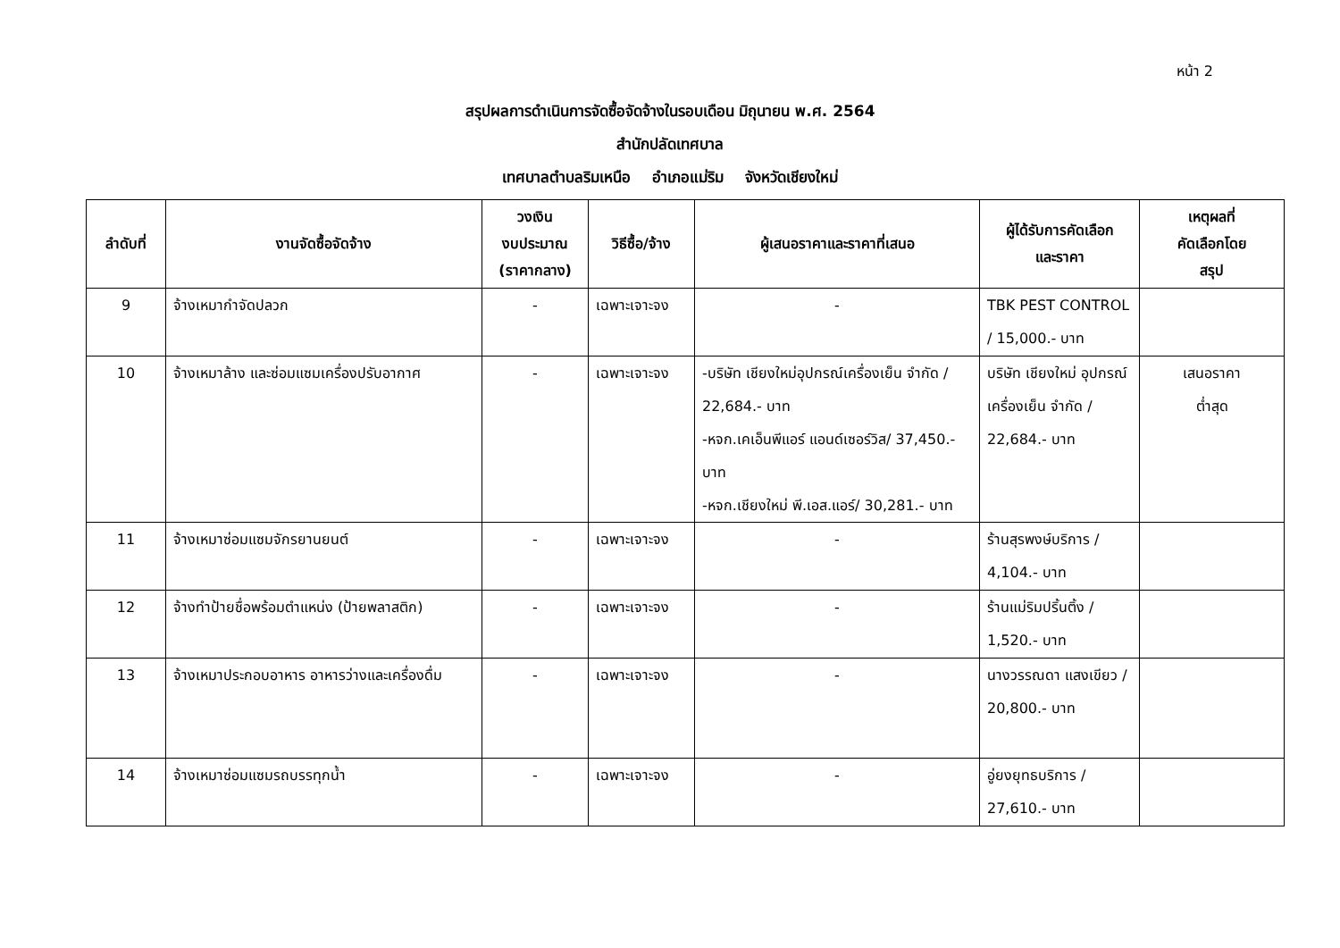หน้า 2
สรุปผลการดำเนินการจัดซื้อจัดจ้างในรอบเดือน มิถุนายน พ.ศ. 2564
สำนักปลัดเทศบาล
เทศบาลตำบลริมเหนือ อำเภอแม่ริม จังหวัดเชียงใหม่
| ลำดับที่ | งานจัดซื้อจัดจ้าง | วงเงิน งบประมาณ (ราคากลาง) | วิธีซื้อ/จ้าง | ผู้เสนอราคาและราคาที่เสนอ | ผู้ได้รับการคัดเลือก และราคา | เหตุผลที่ คัดเลือกโดย สรุป |
| --- | --- | --- | --- | --- | --- | --- |
| 9 | จ้างเหมากำจัดปลวก | - | เฉพาะเจาะจง | - | TBK PEST CONTROL / 15,000.- บาท | |
| 10 | จ้างเหมาล้าง และซ่อมแซมเครื่องปรับอากาศ | - | เฉพาะเจาะจง | -บริษัท เชียงใหม่อุปกรณ์เครื่องเย็น จำกัด / 22,684.- บาท -หจก.เคเอ็นพีแอร์ แอนด์เซอร์วิส/ 37,450.- บาท -หจก.เชียงใหม่ พี.เอส.แอร์/ 30,281.- บาท | บริษัท เชียงใหม่ อุปกรณ์เครื่องเย็น จำกัด / 22,684.- บาท | เสนอราคา ต่ำสุด |
| 11 | จ้างเหมาซ่อมแซมจักรยานยนต์ | - | เฉพาะเจาะจง | - | ร้านสุรพงษ์บริการ / 4,104.- บาท | |
| 12 | จ้างทำป้ายชื่อพร้อมตำแหน่ง (ป้ายพลาสติก) | - | เฉพาะเจาะจง | - | ร้านแม่ริมปริ้นติ้ง / 1,520.- บาท | |
| 13 | จ้างเหมาประกอบอาหาร อาหารว่างและเครื่องดื่ม | - | เฉพาะเจาะจง | - | นางวรรณดา แสงเขียว / 20,800.- บาท | |
| 14 | จ้างเหมาซ่อมแซมรถบรรทุกน้ำ | - | เฉพาะเจาะจง | - | อู่ยงยุทธบริการ / 27,610.- บาท | |